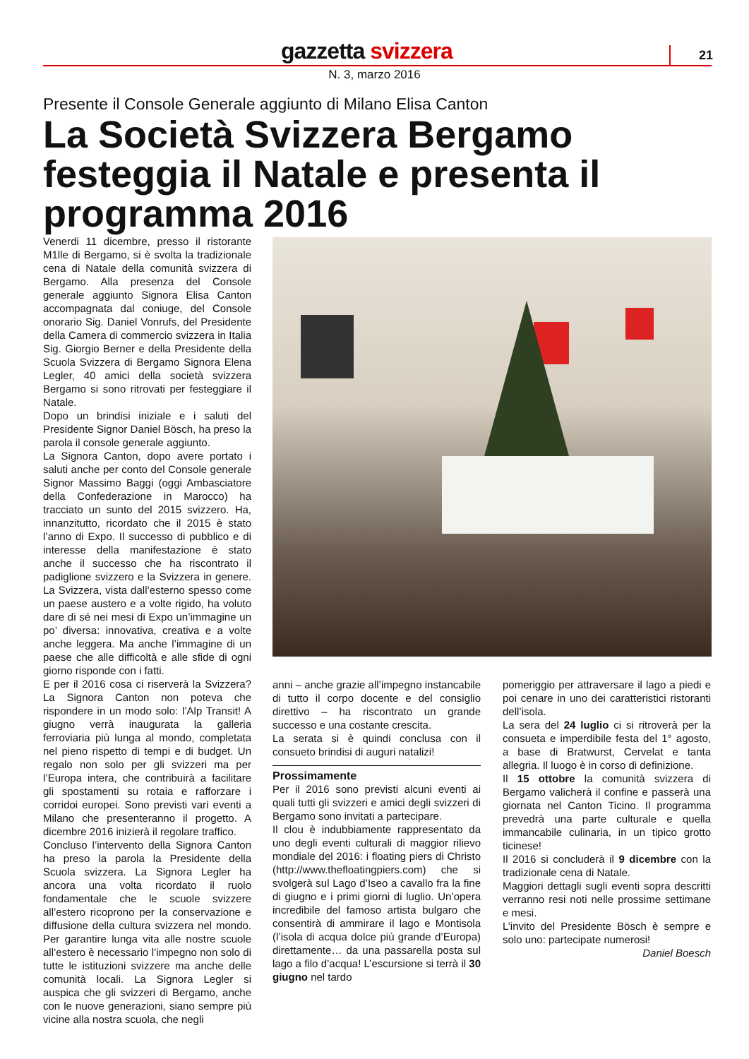gazzetta svizzera 21
N. 3, marzo 2016
Presente il Console Generale aggiunto di Milano Elisa Canton
La Società Svizzera Bergamo festeggia il Natale e presenta il programma 2016
Venerdi 11 dicembre, presso il ristorante M1lle di Bergamo, si è svolta la tradizionale cena di Natale della comunità svizzera di Bergamo. Alla presenza del Console generale aggiunto Signora Elisa Canton accompagnata dal coniuge, del Console onorario Sig. Daniel Vonrufs, del Presidente della Camera di commercio svizzera in Italia Sig. Giorgio Berner e della Presidente della Scuola Svizzera di Bergamo Signora Elena Legler, 40 amici della società svizzera Bergamo si sono ritrovati per festeggiare il Natale.
Dopo un brindisi iniziale e i saluti del Presidente Signor Daniel Bösch, ha preso la parola il console generale aggiunto.
La Signora Canton, dopo avere portato i saluti anche per conto del Console generale Signor Massimo Baggi (oggi Ambasciatore della Confederazione in Marocco) ha tracciato un sunto del 2015 svizzero. Ha, innanzitutto, ricordato che il 2015 è stato l’anno di Expo. Il successo di pubblico e di interesse della manifestazione è stato anche il successo che ha riscontrato il padiglione svizzero e la Svizzera in genere. La Svizzera, vista dall’esterno spesso come un paese austero e a volte rigido, ha voluto dare di sé nei mesi di Expo un’immagine un po’ diversa: innovativa, creativa e a volte anche leggera. Ma anche l’immagine di un paese che alle difficoltà e alle sfide di ogni giorno risponde con i fatti.
E per il 2016 cosa ci riserverà la Svizzera? La Signora Canton non poteva che rispondere in un modo solo: l’Alp Transit! A giugno verrà inaugurata la galleria ferroviaria più lunga al mondo, completata nel pieno rispetto di tempi e di budget. Un regalo non solo per gli svizzeri ma per l’Europa intera, che contribuirà a facilitare gli spostamenti su rotaia e rafforzare i corridoi europei. Sono previsti vari eventi a Milano che presenteranno il progetto. A dicembre 2016 inizierà il regolare traffico.
Concluso l’intervento della Signora Canton ha preso la parola la Presidente della Scuola svizzera. La Signora Legler ha ancora una volta ricordato il ruolo fondamentale che le scuole svizzere all’estero ricoprono per la conservazione e diffusione della cultura svizzera nel mondo. Per garantire lunga vita alle nostre scuole all’estero è necessario l’impegno non solo di tutte le istituzioni svizzere ma anche delle comunità locali. La Signora Legler si auspica che gli svizzeri di Bergamo, anche con le nuove generazioni, siano sempre più vicine alla nostra scuola, che negli
anni – anche grazie all’impegno instancabile di tutto il corpo docente e del consiglio direttivo – ha riscontrato un grande successo e una costante crescita.
La serata si è quindi conclusa con il consueto brindisi di auguri natalizi!
Prossimamente
Per il 2016 sono previsti alcuni eventi ai quali tutti gli svizzeri e amici degli svizzeri di Bergamo sono invitati a partecipare.
Il clou è indubbiamente rappresentato da uno degli eventi culturali di maggior rilievo mondiale del 2016: i floating piers di Christo (http://www.thefloatingpiers.com) che si svolgerà sul Lago d’Iseo a cavallo fra la fine di giugno e i primi giorni di luglio. Un’opera incredibile del famoso artista bulgaro che consentirà di ammirare il lago e Montisola (l’isola di acqua dolce più grande d’Europa) direttamente… da una passarella posta sul lago a filo d’acqua! L’escursione si terrà il 30 giugno nel tardo
pomeriggio per attraversare il lago a piedi e poi cenare in uno dei caratteristici ristoranti dell’isola.
La sera del 24 luglio ci si ritroverà per la consueta e imperdibile festa del 1° agosto, a base di Bratwurst, Cervelat e tanta allegria. Il luogo è in corso di definizione.
Il 15 ottobre la comunità svizzera di Bergamo valicherà il confine e passerà una giornata nel Canton Ticino. Il programma prevedrà una parte culturale e quella immancabile culinaria, in un tipico grotto ticinese!
Il 2016 si concluderà il 9 dicembre con la tradizionale cena di Natale.
Maggiori dettagli sugli eventi sopra descritti verranno resi noti nelle prossime settimane e mesi.
L’invito del Presidente Bösch è sempre e solo uno: partecipate numerosi!
Daniel Boesch